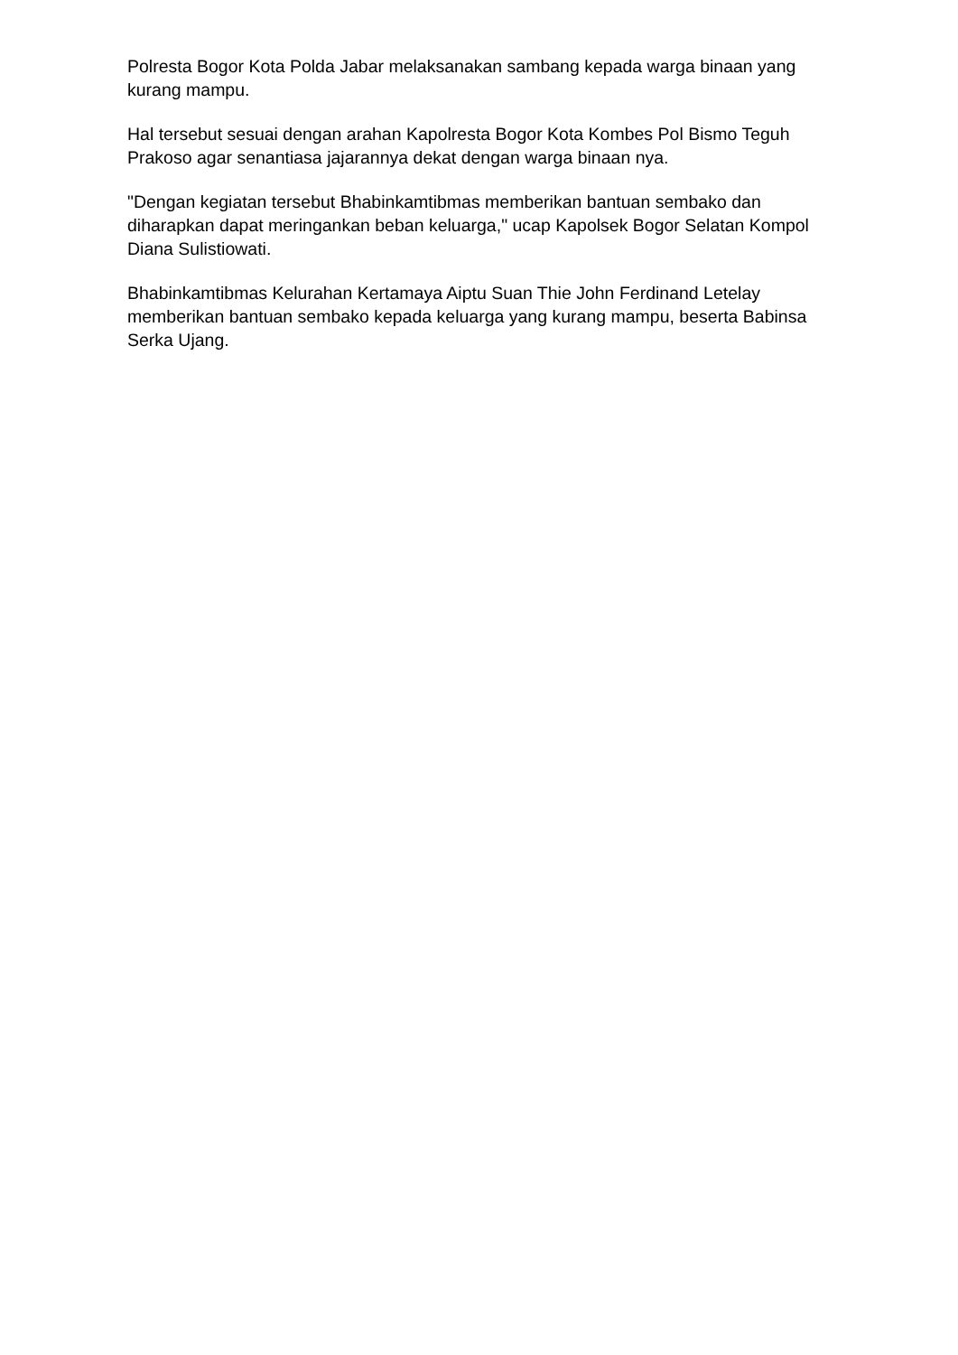Polresta Bogor Kota Polda Jabar melaksanakan sambang kepada warga binaan yang kurang mampu.
Hal tersebut sesuai dengan arahan Kapolresta Bogor Kota Kombes Pol Bismo Teguh Prakoso agar senantiasa jajarannya dekat dengan warga binaan nya.
"Dengan kegiatan tersebut Bhabinkamtibmas memberikan bantuan sembako dan diharapkan dapat meringankan beban keluarga," ucap Kapolsek Bogor Selatan Kompol Diana Sulistiowati.
Bhabinkamtibmas Kelurahan Kertamaya Aiptu Suan Thie John Ferdinand Letelay memberikan bantuan sembako kepada keluarga yang kurang mampu, beserta Babinsa Serka Ujang.